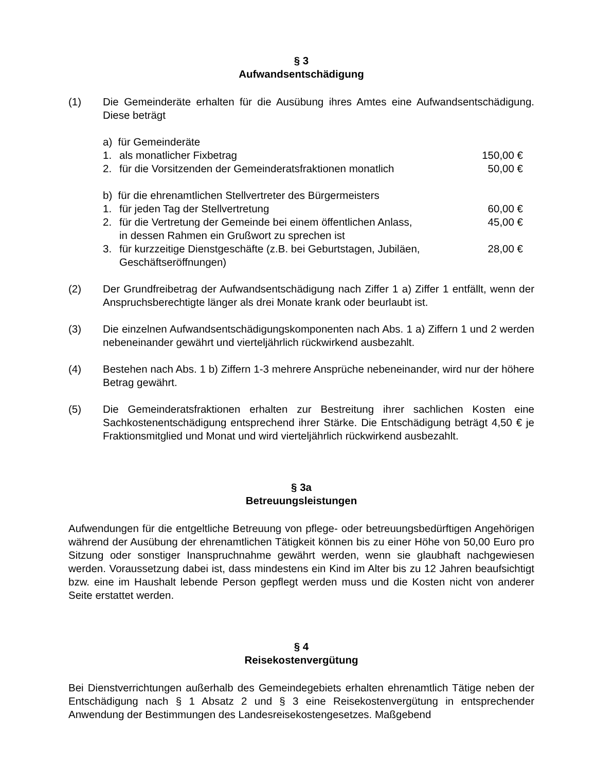§ 3
Aufwandsentschädigung
(1) Die Gemeinderäte erhalten für die Ausübung ihres Amtes eine Aufwandsentschädigung. Diese beträgt
a) für Gemeinderäte
1. als monatlicher Fixbetrag 150,00 €
2. für die Vorsitzenden der Gemeinderatsfraktionen monatlich
50,00 €
b) für die ehrenamtlichen Stellvertreter des Bürgermeisters
1. für jeden Tag der Stellvertretung
60,00 €
2. für die Vertretung der Gemeinde bei einem öffentlichen Anlass,
in dessen Rahmen ein Grußwort zu sprechen ist
45,00 €
3. für kurzzeitige Dienstgeschäfte (z.B. bei Geburtstagen, Jubiläen,
Geschäftseröffnungen)
28,00 €
(2) Der Grundfreibetrag der Aufwandsentschädigung nach Ziffer 1 a) Ziffer 1 entfällt, wenn der Anspruchsberechtigte länger als drei Monate krank oder beurlaubt ist.
(3) Die einzelnen Aufwandsentschädigungskomponenten nach Abs. 1 a) Ziffern 1 und 2 werden nebeneinander gewährt und vierteljährlich rückwirkend ausbezahlt.
(4) Bestehen nach Abs. 1 b) Ziffern 1-3 mehrere Ansprüche nebeneinander, wird nur der höhere Betrag gewährt.
(5) Die Gemeinderatsfraktionen erhalten zur Bestreitung ihrer sachlichen Kosten eine Sachkostenentschädigung entsprechend ihrer Stärke. Die Entschädigung beträgt 4,50 € je Fraktionsmitglied und Monat und wird vierteljährlich rückwirkend ausbezahlt.
§ 3a
Betreuungsleistungen
Aufwendungen für die entgeltliche Betreuung von pflege- oder betreuungsbedürftigen Angehörigen während der Ausübung der ehrenamtlichen Tätigkeit können bis zu einer Höhe von 50,00 Euro pro Sitzung oder sonstiger Inanspruchnahme gewährt werden, wenn sie glaubhaft nachgewiesen werden. Voraussetzung dabei ist, dass mindestens ein Kind im Alter bis zu 12 Jahren beaufsichtigt bzw. eine im Haushalt lebende Person gepflegt werden muss und die Kosten nicht von anderer Seite erstattet werden.
§ 4
Reisekostenvergütung
Bei Dienstverrichtungen außerhalb des Gemeindegebiets erhalten ehrenamtlich Tätige neben der Entschädigung nach § 1 Absatz 2 und § 3 eine Reisekostenvergütung in entsprechender Anwendung der Bestimmungen des Landesreisekostengesetzes. Maßgebend